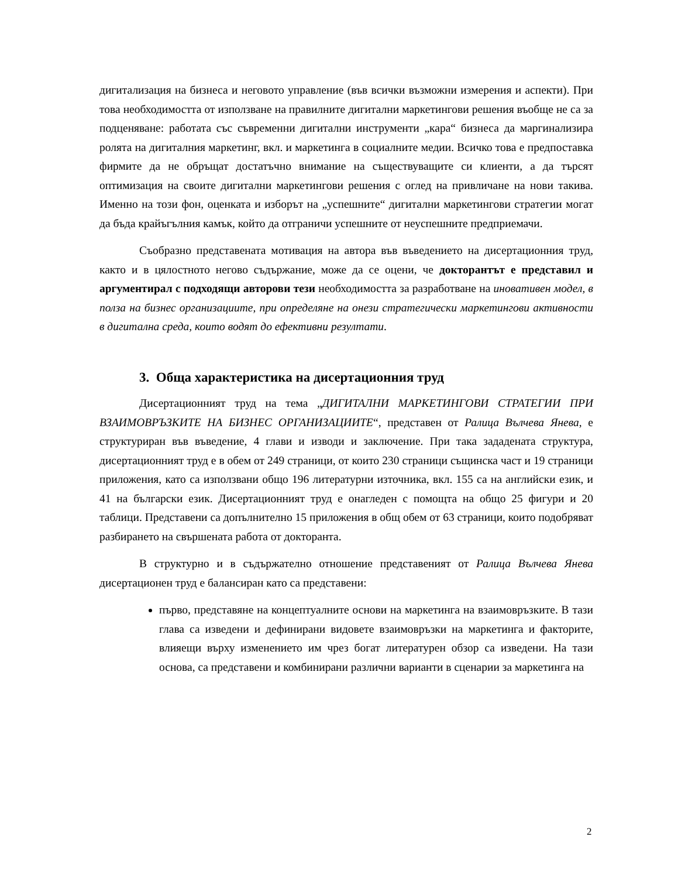дигитализация на бизнеса и неговото управление (във всички възможни измерения и аспекти). При това необходимостта от използване на правилните дигитални маркетингови решения въобще не са за подценяване: работата със съвременни дигитални инструменти „кара“ бизнеса да маргинализира ролята на дигиталния маркетинг, вкл. и маркетинга в социалните медии. Всичко това е предпоставка фирмите да не обръщат достатъчно внимание на съществуващите си клиенти, а да търсят оптимизация на своите дигитални маркетингови решения с оглед на привличане на нови такива. Именно на този фон, оценката и изборът на „успешните“ дигитални маркетингови стратегии могат да бъда крайъгълния камък, който да отграничи успешните от неуспешните предприемачи.
Съобразно представената мотивация на автора във въведението на дисертационния труд, както и в цялостното негово съдържание, може да се оцени, че докторантът е представил и аргументирал с подходящи авторови тези необходимостта за разработване на иновативен модел, в полза на бизнес организациите, при определяне на онези стратегически маркетингови активности в дигитална среда, които водят до ефективни резултати.
3. Обща характеристика на дисертационния труд
Дисертационният труд на тема „ДИГИТАЛНИ МАРКЕТИНГОВИ СТРАТЕГИИ ПРИ ВЗАИМОВРЪЗКИТЕ НА БИЗНЕС ОРГАНИЗАЦИИТЕ“, представен от Ралица Вълчева Янева, е структуриран във въведение, 4 глави и изводи и заключение. При така зададената структура, дисертационният труд е в обем от 249 страници, от които 230 страници същинска част и 19 страници приложения, като са използвани общо 196 литературни източника, вкл. 155 са на английски език, и 41 на български език. Дисертационният труд е онагледен с помощта на общо 25 фигури и 20 таблици. Представени са допълнително 15 приложения в общ обем от 63 страници, които подобряват разбирането на свършената работа от докторанта.
В структурно и в съдържателно отношение представеният от Ралица Вълчева Янева дисертационен труд е балансиран като са представени:
първо, представяне на концептуалните основи на маркетинга на взаимовръзките. В тази глава са изведени и дефинирани видовете взаимовръзки на маркетинга и факторите, влияещи върху изменението им чрез богат литературен обзор са изведени. На тази основа, са представени и комбинирани различни варианти в сценарии за маркетинга на
2